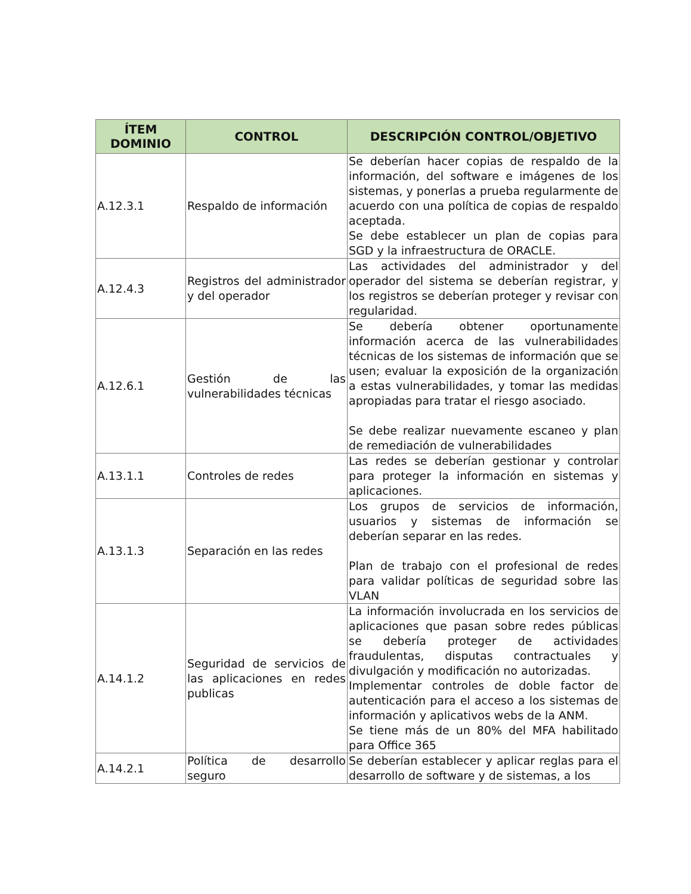| ÍTEM DOMINIO | CONTROL | DESCRIPCIÓN CONTROL/OBJETIVO |
| --- | --- | --- |
| A.12.3.1 | Respaldo de información | Se deberían hacer copias de respaldo de la información, del software e imágenes de los sistemas, y ponerlas a prueba regularmente de acuerdo con una política de copias de respaldo aceptada. Se debe establecer un plan de copias para SGD y la infraestructura de ORACLE. |
| A.12.4.3 | Registros del administrador y del operador | Las actividades del administrador y del operador del sistema se deberían registrar, y los registros se deberían proteger y revisar con regularidad. |
| A.12.6.1 | Gestión de las vulnerabilidades técnicas | Se debería obtener oportunamente información acerca de las vulnerabilidades técnicas de los sistemas de información que se usen; evaluar la exposición de la organización a estas vulnerabilidades, y tomar las medidas apropiadas para tratar el riesgo asociado. Se debe realizar nuevamente escaneo y plan de remediación de vulnerabilidades |
| A.13.1.1 | Controles de redes | Las redes se deberían gestionar y controlar para proteger la información en sistemas y aplicaciones. |
| A.13.1.3 | Separación en las redes | Los grupos de servicios de información, usuarios y sistemas de información se deberían separar en las redes. Plan de trabajo con el profesional de redes para validar políticas de seguridad sobre las VLAN |
| A.14.1.2 | Seguridad de servicios de las aplicaciones en redes publicas | La información involucrada en los servicios de aplicaciones que pasan sobre redes públicas se debería proteger de actividades fraudulentas, disputas contractuales y divulgación y modificación no autorizadas. Implementar controles de doble factor de autenticación para el acceso a los sistemas de información y aplicativos webs de la ANM. Se tiene más de un 80% del MFA habilitado para Office 365 |
| A.14.2.1 | Política de desarrollo seguro | Se deberían establecer y aplicar reglas para el desarrollo de software y de sistemas, a los |